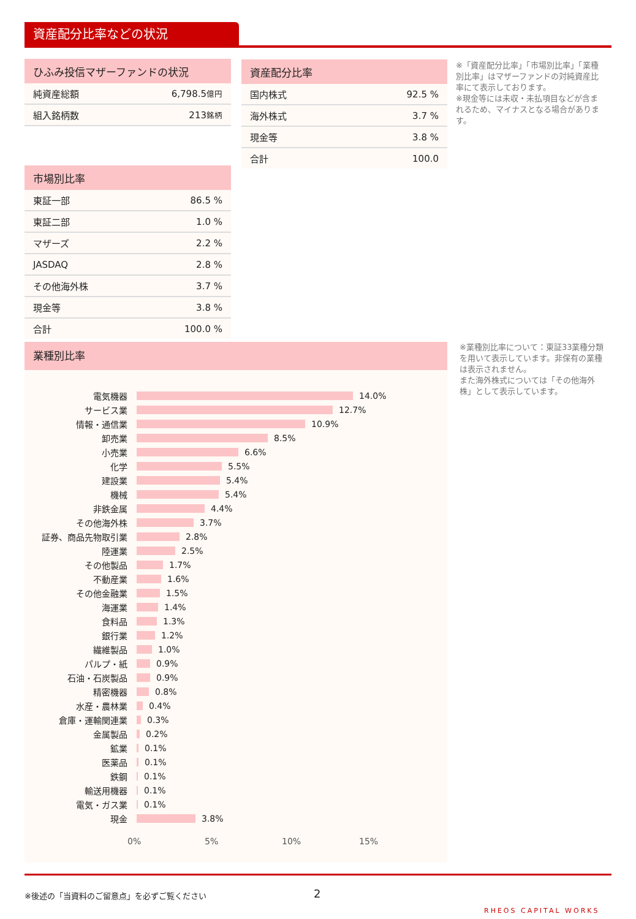資産配分比率などの状況
| ひふみ投信マザーファンドの状況 | |
| --- | --- |
| 純資産総額 | 6,798.5 億円 |
| 組入銘柄数 | 213 銘柄 |
| 資産配分比率 | |
| --- | --- |
| 国内株式 | 92.5 % |
| 海外株式 | 3.7 % |
| 現金等 | 3.8 % |
| 合計 | 100.0 |
※「資産配分比率」「市場別比率」「業種別比率」はマザーファンドの対純資産比率にて表示しております。
※現金等には未収・未払項目などが含まれるため、マイナスとなる場合があります。
| 市場別比率 | |
| --- | --- |
| 東証一部 | 86.5 % |
| 東証二部 | 1.0 % |
| マザーズ | 2.2 % |
| JASDAQ | 2.8 % |
| その他海外株 | 3.7 % |
| 現金等 | 3.8 % |
| 合計 | 100.0 % |
業種別比率
電気機器 14.0%
サービス業 12.7%
情報・通信業 10.9%
卸売業 8.5%
小売業 6.6%
化学 5.5%
建設業 5.4%
機械 5.4%
非鉄金属 4.4%
その他海外株 3.7%
証券、商品先物取引業 2.8%
陸運業 2.5%
その他製品 1.7%
不動産業 1.6%
その他金融業 1.5%
海運業 1.4%
食料品 1.3%
銀行業 1.2%
繊維製品 1.0%
パルプ・紙 0.9%
石油・石炭製品 0.9%
精密機器 0.8%
水産・農林業 0.4%
倉庫・運輸関連業 0.3%
金属製品 0.2%
鉱業 0.1%
医薬品 0.1%
鉄鋼 0.1%
輸送用機器 0.1%
電気・ガス業 0.1%
現金 3.8%
0% 5% 10% 15%
※業種別比率について：東証33業種分類を用いて表示しています。非保有の業種は表示されません。
また海外株式については「その他海外株」として表示しています。
※後述の「当資料のご留意点」を必ずご覧ください
2
RHEOS CAPITAL WORKS